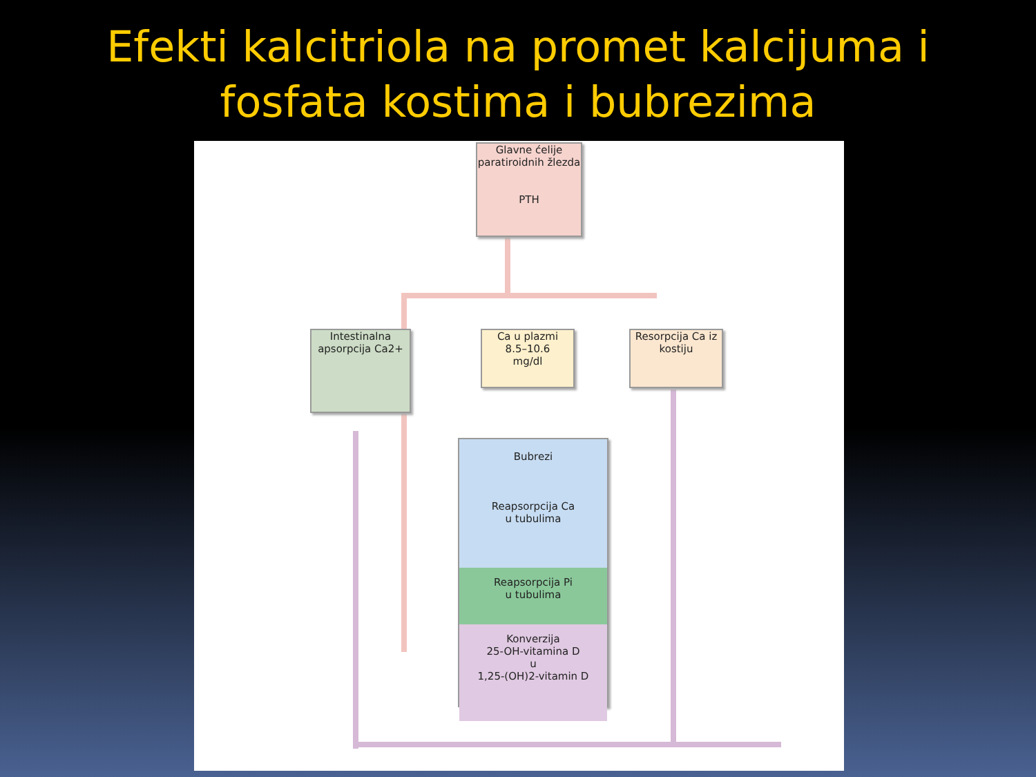Efekti kalcitriola na promet kalcijuma i
fosfata kostima i bubrezima
Glavne ćelije paratiroidnih žlezda
PTH
Intestinalna apsorpcija Ca2+
Ca u plazmi
8.5–10.6
mg/dl
Resorpcija Ca iz kostiju
Bubrezi
Reapsorpcija Ca
u tubulima
Reapsorpcija Pi
u tubulima
Konverzija
25-OH-vitamina D
u
1,25-(OH)2-vitamin D